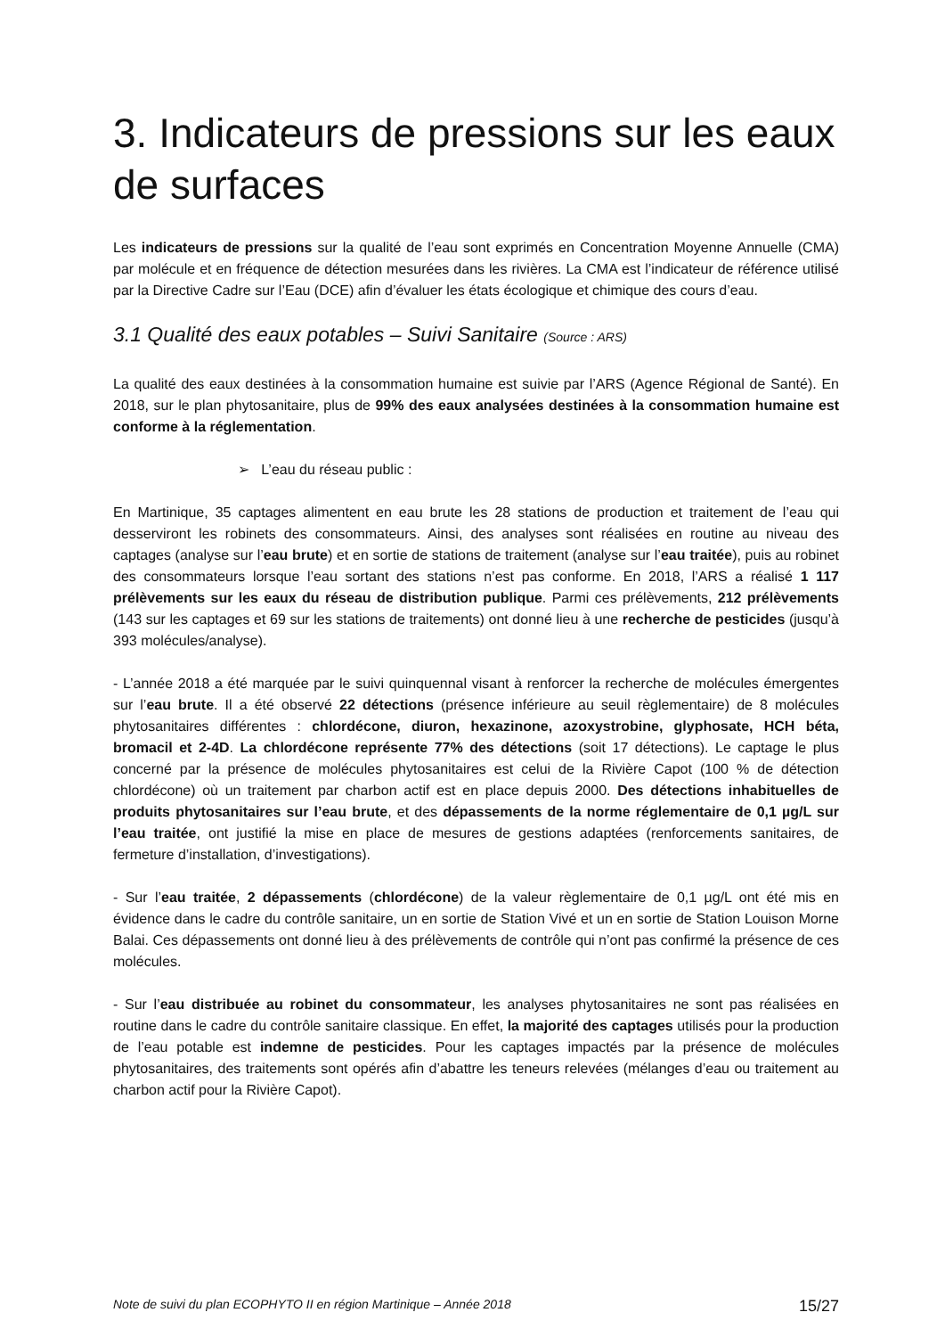3. Indicateurs de pressions sur les eaux de surfaces
Les indicateurs de pressions sur la qualité de l’eau sont exprimés en Concentration Moyenne Annuelle (CMA) par molécule et en fréquence de détection mesurées dans les rivières. La CMA est l’indicateur de référence utilisé par la Directive Cadre sur l’Eau (DCE) afin d’évaluer les états écologique et chimique des cours d’eau.
3.1 Qualité des eaux potables – Suivi Sanitaire (Source : ARS)
La qualité des eaux destinées à la consommation humaine est suivie par l’ARS (Agence Régional de Santé). En 2018, sur le plan phytosanitaire, plus de 99% des eaux analysées destinées à la consommation humaine est conforme à la réglementation.
➢ L’eau du réseau public :
En Martinique, 35 captages alimentent en eau brute les 28 stations de production et traitement de l’eau qui desserviront les robinets des consommateurs. Ainsi, des analyses sont réalisées en routine au niveau des captages (analyse sur l’eau brute) et en sortie de stations de traitement (analyse sur l’eau traitée), puis au robinet des consommateurs lorsque l’eau sortant des stations n’est pas conforme. En 2018, l’ARS a réalisé 1 117 prélèvements sur les eaux du réseau de distribution publique. Parmi ces prélèvements, 212 prélèvements (143 sur les captages et 69 sur les stations de traitements) ont donné lieu à une recherche de pesticides (jusqu’à 393 molécules/analyse).
- L’année 2018 a été marquée par le suivi quinquennal visant à renforcer la recherche de molécules émergentes sur l’eau brute. Il a été observé 22 détections (présence inférieure au seuil règlementaire) de 8 molécules phytosanitaires différentes : chlordécone, diuron, hexazinone, azoxystrobine, glyphosate, HCH béta, bromacil et 2-4D. La chlordécone représente 77% des détections (soit 17 détections). Le captage le plus concerné par la présence de molécules phytosanitaires est celui de la Rivière Capot (100 % de détection chlordécone) où un traitement par charbon actif est en place depuis 2000. Des détections inhabituelles de produits phytosanitaires sur l’eau brute, et des dépassements de la norme réglementaire de 0,1 µg/L sur l’eau traitée, ont justifié la mise en place de mesures de gestions adaptées (renforcements sanitaires, de fermeture d’installation, d’investigations).
- Sur l’eau traitée, 2 dépassements (chlordécone) de la valeur règlementaire de 0,1 µg/L ont été mis en évidence dans le cadre du contrôle sanitaire, un en sortie de Station Vivé et un en sortie de Station Louison Morne Balai. Ces dépassements ont donné lieu à des prélèvements de contrôle qui n’ont pas confirmé la présence de ces molécules.
- Sur l’eau distribuée au robinet du consommateur, les analyses phytosanitaires ne sont pas réalisées en routine dans le cadre du contrôle sanitaire classique. En effet, la majorité des captages utilisés pour la production de l’eau potable est indemne de pesticides. Pour les captages impactés par la présence de molécules phytosanitaires, des traitements sont opérés afin d’abattre les teneurs relevées (mélanges d’eau ou traitement au charbon actif pour la Rivière Capot).
Note de suivi du plan ECOPHYTO II en région Martinique – Année 2018 15/27